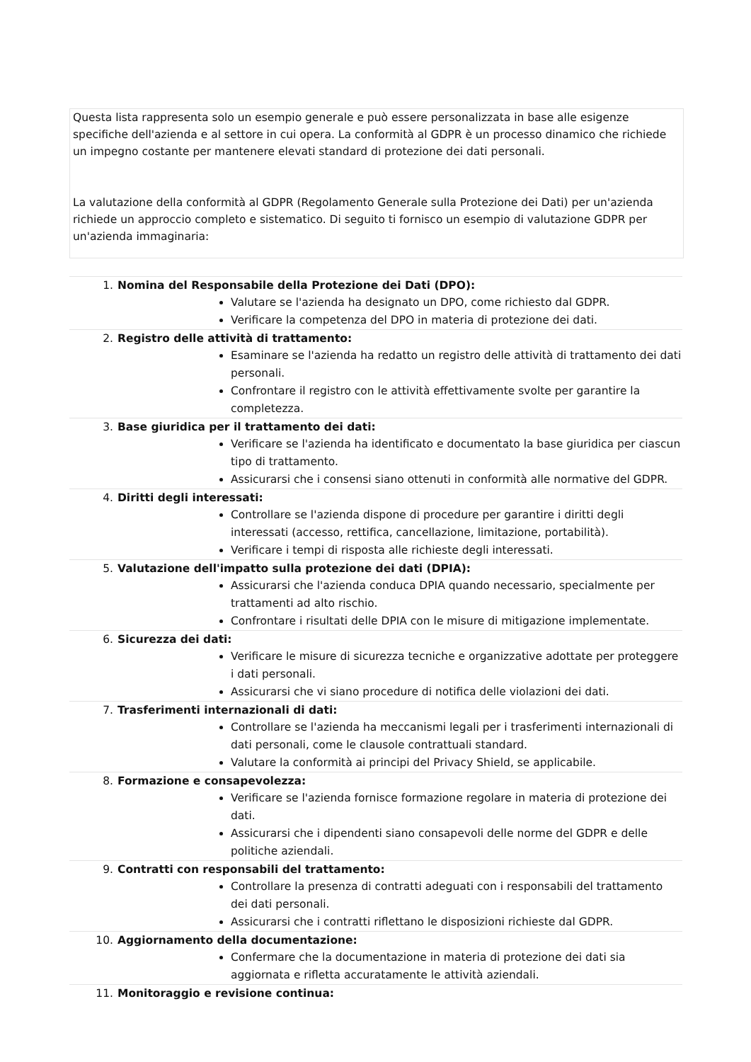Questa lista rappresenta solo un esempio generale e può essere personalizzata in base alle esigenze specifiche dell'azienda e al settore in cui opera. La conformità al GDPR è un processo dinamico che richiede un impegno costante per mantenere elevati standard di protezione dei dati personali.
La valutazione della conformità al GDPR (Regolamento Generale sulla Protezione dei Dati) per un'azienda richiede un approccio completo e sistematico. Di seguito ti fornisco un esempio di valutazione GDPR per un'azienda immaginaria:
1. Nomina del Responsabile della Protezione dei Dati (DPO):
Valutare se l'azienda ha designato un DPO, come richiesto dal GDPR.
Verificare la competenza del DPO in materia di protezione dei dati.
2. Registro delle attività di trattamento:
Esaminare se l'azienda ha redatto un registro delle attività di trattamento dei dati personali.
Confrontare il registro con le attività effettivamente svolte per garantire la completezza.
3. Base giuridica per il trattamento dei dati:
Verificare se l'azienda ha identificato e documentato la base giuridica per ciascun tipo di trattamento.
Assicurarsi che i consensi siano ottenuti in conformità alle normative del GDPR.
4. Diritti degli interessati:
Controllare se l'azienda dispone di procedure per garantire i diritti degli interessati (accesso, rettifica, cancellazione, limitazione, portabilità).
Verificare i tempi di risposta alle richieste degli interessati.
5. Valutazione dell'impatto sulla protezione dei dati (DPIA):
Assicurarsi che l'azienda conduca DPIA quando necessario, specialmente per trattamenti ad alto rischio.
Confrontare i risultati delle DPIA con le misure di mitigazione implementate.
6. Sicurezza dei dati:
Verificare le misure di sicurezza tecniche e organizzative adottate per proteggere i dati personali.
Assicurarsi che vi siano procedure di notifica delle violazioni dei dati.
7. Trasferimenti internazionali di dati:
Controllare se l'azienda ha meccanismi legali per i trasferimenti internazionali di dati personali, come le clausole contrattuali standard.
Valutare la conformità ai principi del Privacy Shield, se applicabile.
8. Formazione e consapevolezza:
Verificare se l'azienda fornisce formazione regolare in materia di protezione dei dati.
Assicurarsi che i dipendenti siano consapevoli delle norme del GDPR e delle politiche aziendali.
9. Contratti con responsabili del trattamento:
Controllare la presenza di contratti adeguati con i responsabili del trattamento dei dati personali.
Assicurarsi che i contratti riflettano le disposizioni richieste dal GDPR.
10. Aggiornamento della documentazione:
Confermare che la documentazione in materia di protezione dei dati sia aggiornata e rifletta accuratamente le attività aziendali.
11. Monitoraggio e revisione continua: